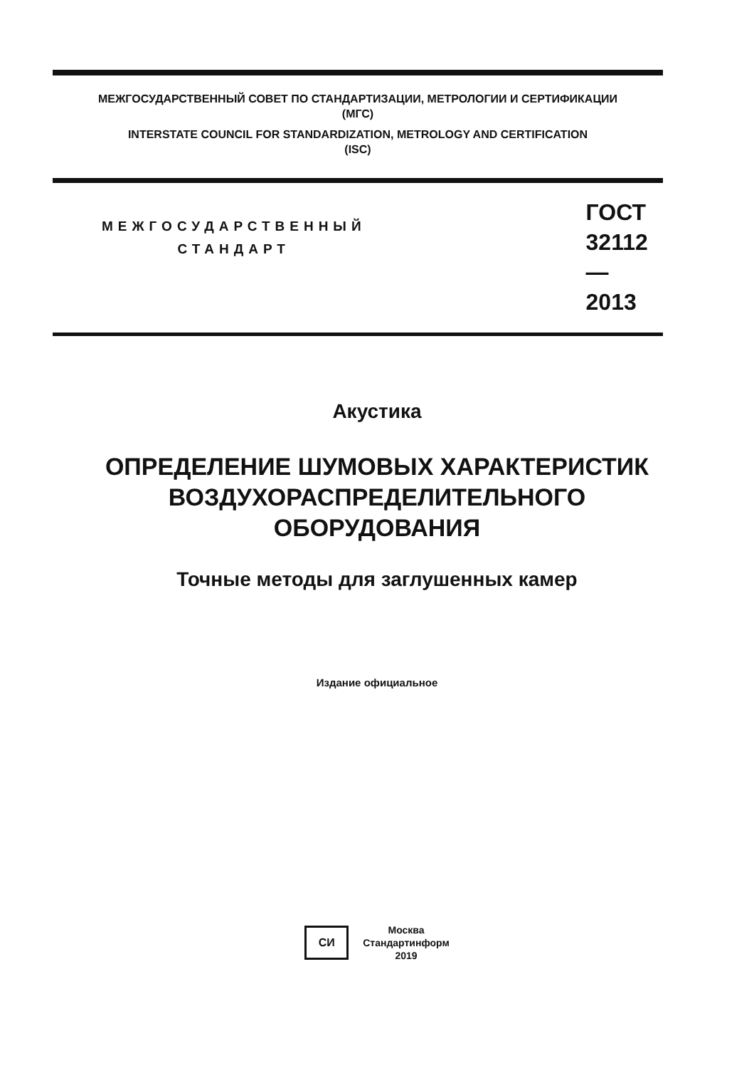МЕЖГОСУДАРСТВЕННЫЙ СОВЕТ ПО СТАНДАРТИЗАЦИИ, МЕТРОЛОГИИ И СЕРТИФИКАЦИИ
(МГС)
INTERSTATE COUNCIL FOR STANDARDIZATION, METROLOGY AND CERTIFICATION
(ISC)
МЕЖГОСУДАРСТВЕННЫЙ
СТАНДАРТ
ГОСТ
32112—
2013
Акустика
ОПРЕДЕЛЕНИЕ ШУМОВЫХ ХАРАКТЕРИСТИК
ВОЗДУХОРАСПРЕДЕЛИТЕЛЬНОГО
ОБОРУДОВАНИЯ
Точные методы для заглушенных камер
Издание официальное
СИ
Москва
Стандартинформ
2019